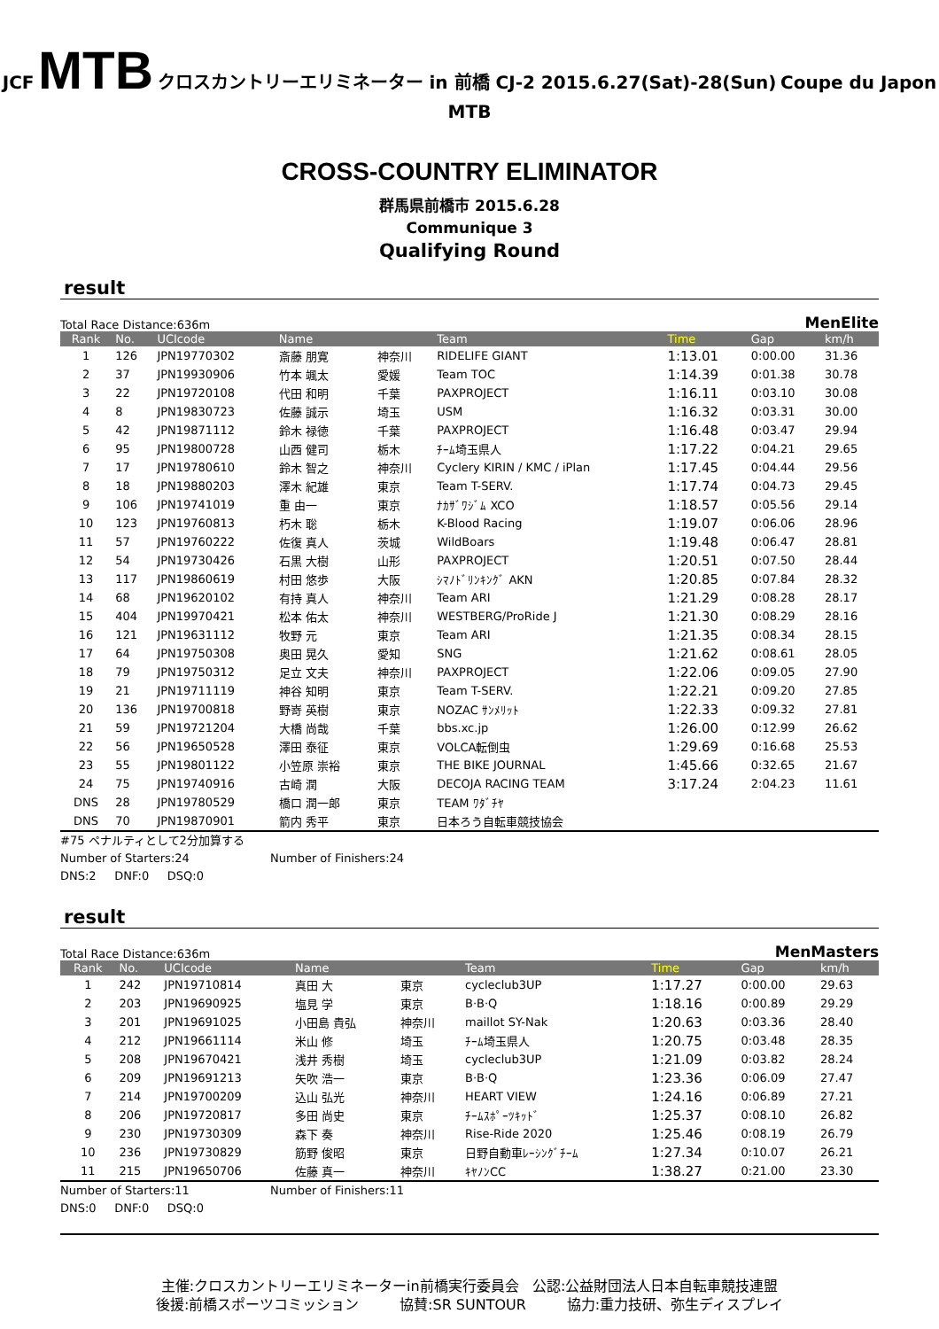JCF MTB クロスカントリーエリミネーター in 前橋 CJ-2 2015.6.27(Sat)-28(Sun) Coupe du Japon MTB
CROSS-COUNTRY ELIMINATOR
群馬県前橋市 2015.6.28
Communique 3
Qualifying Round
result
Total Race Distance:636m MenElite
| Rank | No. | UCIcode | Name | | Team | Time | Gap | km/h |
| --- | --- | --- | --- | --- | --- | --- | --- | --- |
| 1 | 126 | JPN19770302 | 斎藤 朋寛 | 神奈川 | RIDELIFE GIANT | 1:13.01 | 0:00.00 | 31.36 |
| 2 | 37 | JPN19930906 | 竹本 颯太 | 愛媛 | Team TOC | 1:14.39 | 0:01.38 | 30.78 |
| 3 | 22 | JPN19720108 | 代田 和明 | 千葉 | PAXPROJECT | 1:16.11 | 0:03.10 | 30.08 |
| 4 | 8 | JPN19830723 | 佐藤 誠示 | 埼玉 | USM | 1:16.32 | 0:03.31 | 30.00 |
| 5 | 42 | JPN19871112 | 鈴木 禄徳 | 千葉 | PAXPROJECT | 1:16.48 | 0:03.47 | 29.94 |
| 6 | 95 | JPN19800728 | 山西 健司 | 栃木 | ﾁｰﾑ埼玉県人 | 1:17.22 | 0:04.21 | 29.65 |
| 7 | 17 | JPN19780610 | 鈴木 智之 | 神奈川 | Cyclery KIRIN / KMC / iPlan | 1:17.45 | 0:04.44 | 29.56 |
| 8 | 18 | JPN19880203 | 澤木 紀雄 | 東京 | Team T-SERV. | 1:17.74 | 0:04.73 | 29.45 |
| 9 | 106 | JPN19741019 | 重 由一 | 東京 | ﾅｶｻﾞﾜｼﾞﾑ XCO | 1:18.57 | 0:05.56 | 29.14 |
| 10 | 123 | JPN19760813 | 朽木 聡 | 栃木 | K-Blood Racing | 1:19.07 | 0:06.06 | 28.96 |
| 11 | 57 | JPN19760222 | 佐復 真人 | 茨城 | WildBoars | 1:19.48 | 0:06.47 | 28.81 |
| 12 | 54 | JPN19730426 | 石黒 大樹 | 山形 | PAXPROJECT | 1:20.51 | 0:07.50 | 28.44 |
| 13 | 117 | JPN19860619 | 村田 悠歩 | 大阪 | ｼﾏﾉﾄﾞﾘﾝｷﾝｸﾞ AKN | 1:20.85 | 0:07.84 | 28.32 |
| 14 | 68 | JPN19620102 | 有持 真人 | 神奈川 | Team ARI | 1:21.29 | 0:08.28 | 28.17 |
| 15 | 404 | JPN19970421 | 松本 佑太 | 神奈川 | WESTBERG/ProRide J | 1:21.30 | 0:08.29 | 28.16 |
| 16 | 121 | JPN19631112 | 牧野 元 | 東京 | Team ARI | 1:21.35 | 0:08.34 | 28.15 |
| 17 | 64 | JPN19750308 | 奥田 晃久 | 愛知 | SNG | 1:21.62 | 0:08.61 | 28.05 |
| 18 | 79 | JPN19750312 | 足立 文夫 | 神奈川 | PAXPROJECT | 1:22.06 | 0:09.05 | 27.90 |
| 19 | 21 | JPN19711119 | 神谷 知明 | 東京 | Team T-SERV. | 1:22.21 | 0:09.20 | 27.85 |
| 20 | 136 | JPN19700818 | 野嵜 英樹 | 東京 | NOZAC ｻﾝﾒﾘｯﾄ | 1:22.33 | 0:09.32 | 27.81 |
| 21 | 59 | JPN19721204 | 大橋 尚哉 | 千葉 | bbs.xc.jp | 1:26.00 | 0:12.99 | 26.62 |
| 22 | 56 | JPN19650528 | 澤田 泰征 | 東京 | VOLCA転倒虫 | 1:29.69 | 0:16.68 | 25.53 |
| 23 | 55 | JPN19801122 | 小笠原 崇裕 | 東京 | THE BIKE JOURNAL | 1:45.66 | 0:32.65 | 21.67 |
| 24 | 75 | JPN19740916 | 古崎 潤 | 大阪 | DECOJA RACING TEAM | 3:17.24 | 2:04.23 | 11.61 |
| DNS | 28 | JPN19780529 | 橋口 潤一郎 | 東京 | TEAM ﾜﾀﾞﾁﾔ | | | |
| DNS | 70 | JPN19870901 | 箭内 秀平 | 東京 | 日本ろう自転車競技協会 | | | |
#75 ペナルティとして2分加算する
Number of Starters:24 Number of Finishers:24
DNS:2 DNF:0 DSQ:0
result
Total Race Distance:636m MenMasters
| Rank | No. | UCIcode | Name | | Team | Time | Gap | km/h |
| --- | --- | --- | --- | --- | --- | --- | --- | --- |
| 1 | 242 | JPN19710814 | 真田 大 | 東京 | cycleclub3UP | 1:17.27 | 0:00.00 | 29.63 |
| 2 | 203 | JPN19690925 | 塩見 学 | 東京 | B·B·Q | 1:18.16 | 0:00.89 | 29.29 |
| 3 | 201 | JPN19691025 | 小田島 貴弘 | 神奈川 | maillot SY-Nak | 1:20.63 | 0:03.36 | 28.40 |
| 4 | 212 | JPN19661114 | 米山 修 | 埼玉 | ﾁｰﾑ埼玉県人 | 1:20.75 | 0:03.48 | 28.35 |
| 5 | 208 | JPN19670421 | 浅井 秀樹 | 埼玉 | cycleclub3UP | 1:21.09 | 0:03.82 | 28.24 |
| 6 | 209 | JPN19691213 | 矢吹 浩一 | 東京 | B·B·Q | 1:23.36 | 0:06.09 | 27.47 |
| 7 | 214 | JPN19700209 | 込山 弘光 | 神奈川 | HEART VIEW | 1:24.16 | 0:06.89 | 27.21 |
| 8 | 206 | JPN19720817 | 多田 尚史 | 東京 | ﾁｰﾑｽﾎﾟｰﾂｷｯﾄﾞ | 1:25.37 | 0:08.10 | 26.82 |
| 9 | 230 | JPN19730309 | 森下 奏 | 神奈川 | Rise-Ride 2020 | 1:25.46 | 0:08.19 | 26.79 |
| 10 | 236 | JPN19730829 | 筋野 俊昭 | 東京 | 日野自動車ﾚｰｼﾝｸﾞﾁｰﾑ | 1:27.34 | 0:10.07 | 26.21 |
| 11 | 215 | JPN19650706 | 佐藤 真一 | 神奈川 | ｷﾔﾉﾝCC | 1:38.27 | 0:21.00 | 23.30 |
Number of Starters:11 Number of Finishers:11
DNS:0 DNF:0 DSQ:0
主催:クロスカントリーエリミネーターin前橋実行委員会 公認:公益財団法人日本自転車競技連盟
後援:前橋スポーツコミッション 協賛:SR SUNTOUR 協力:重力技研、弥生ディスプレイ